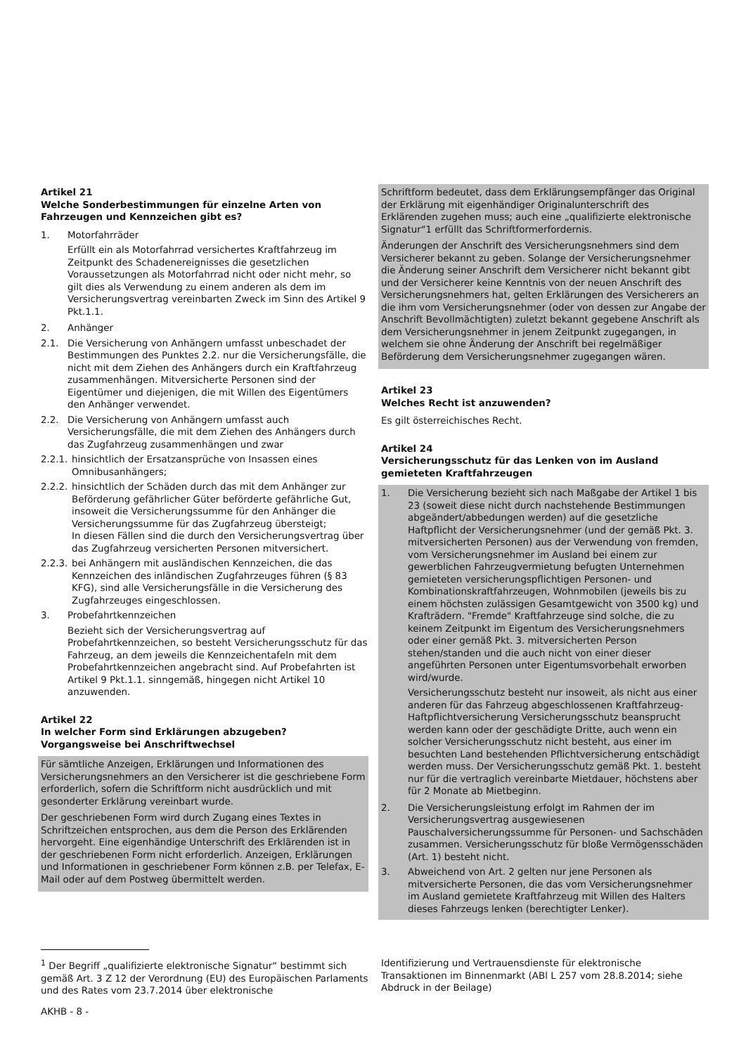Artikel 21
Welche Sonderbestimmungen für einzelne Arten von Fahrzeugen und Kennzeichen gibt es?
1. Motorfahrräder
Erfüllt ein als Motorfahrrad versichertes Kraftfahrzeug im Zeitpunkt des Schadenereignisses die gesetzlichen Voraussetzungen als Motorfahrrad nicht oder nicht mehr, so gilt dies als Verwendung zu einem anderen als dem im Versicherungsvertrag vereinbarten Zweck im Sinn des Artikel 9 Pkt.1.1.
2. Anhänger
2.1. Die Versicherung von Anhängern umfasst unbeschadet der Bestimmungen des Punktes 2.2. nur die Versicherungsfälle, die nicht mit dem Ziehen des Anhängers durch ein Kraftfahrzeug zusammenhängen. Mitversicherte Personen sind der Eigentümer und diejenigen, die mit Willen des Eigentümers den Anhänger verwendet.
2.2. Die Versicherung von Anhängern umfasst auch Versicherungsfälle, die mit dem Ziehen des Anhängers durch das Zugfahrzeug zusammenhängen und zwar
2.2.1. hinsichtlich der Ersatzansprüche von Insassen eines Omnibusanhängers;
2.2.2. hinsichtlich der Schäden durch das mit dem Anhänger zur Beförderung gefährlicher Güter beförderte gefährliche Gut, insoweit die Versicherungssumme für den Anhänger die Versicherungssumme für das Zugfahrzeug übersteigt;
In diesen Fällen sind die durch den Versicherungsvertrag über das Zugfahrzeug versicherten Personen mitversichert.
2.2.3. bei Anhängern mit ausländischen Kennzeichen, die das Kennzeichen des inländischen Zugfahrzeuges führen (§ 83 KFG), sind alle Versicherungsfälle in die Versicherung des Zugfahrzeuges eingeschlossen.
3. Probefahrtkennzeichen
Bezieht sich der Versicherungsvertrag auf Probefahrtkennzeichen, so besteht Versicherungsschutz für das Fahrzeug, an dem jeweils die Kennzeichentafeln mit dem Probefahrtkennzeichen angebracht sind. Auf Probefahrten ist Artikel 9 Pkt.1.1. sinngemäß, hingegen nicht Artikel 10 anzuwenden.
Artikel 22
In welcher Form sind Erklärungen abzugeben? Vorgangsweise bei Anschriftwechsel
Für sämtliche Anzeigen, Erklärungen und Informationen des Versicherungsnehmers an den Versicherer ist die geschriebene Form erforderlich, sofern die Schriftform nicht ausdrücklich und mit gesonderter Erklärung vereinbart wurde.
Der geschriebenen Form wird durch Zugang eines Textes in Schriftzeichen entsprochen, aus dem die Person des Erklärenden hervorgeht. Eine eigenhändige Unterschrift des Erklärenden ist in der geschriebenen Form nicht erforderlich. Anzeigen, Erklärungen und Informationen in geschriebener Form können z.B. per Telefax, E-Mail oder auf dem Postweg übermittelt werden.
Schriftform bedeutet, dass dem Erklärungsempfänger das Original der Erklärung mit eigenhändiger Originalunterschrift des Erklärenden zugehen muss; auch eine „qualifizierte elektronische Signatur“1 erfüllt das Schriftformerfordernis.
Änderungen der Anschrift des Versicherungsnehmers sind dem Versicherer bekannt zu geben. Solange der Versicherungsnehmer die Änderung seiner Anschrift dem Versicherer nicht bekannt gibt und der Versicherer keine Kenntnis von der neuen Anschrift des Versicherungsnehmers hat, gelten Erklärungen des Versicherers an die ihm vom Versicherungsnehmer (oder von dessen zur Angabe der Anschrift Bevollmächtigten) zuletzt bekannt gegebene Anschrift als dem Versicherungsnehmer in jenem Zeitpunkt zugegangen, in welchem sie ohne Änderung der Anschrift bei regelmäßiger Beförderung dem Versicherungsnehmer zugegangen wären.
Artikel 23
Welches Recht ist anzuwenden?
Es gilt österreichisches Recht.
Artikel 24
Versicherungsschutz für das Lenken von im Ausland gemieteten Kraftfahrzeugen
1. Die Versicherung bezieht sich nach Maßgabe der Artikel 1 bis 23 (soweit diese nicht durch nachstehende Bestimmungen abgeändert/abbedungen werden) auf die gesetzliche Haftpflicht der Versicherungsnehmer (und der gemäß Pkt. 3. mitversicherten Personen) aus der Verwendung von fremden, vom Versicherungsnehmer im Ausland bei einem zur gewerblichen Fahrzeugvermietung befugten Unternehmen gemieteten versicherungspflichtigen Personen- und Kombinationskraftfahrzeugen, Wohnmobilen (jeweils bis zu einem höchsten zulässigen Gesamtgewicht von 3500 kg) und Krafträdern. "Fremde" Kraftfahrzeuge sind solche, die zu keinem Zeitpunkt im Eigentum des Versicherungsnehmers oder einer gemäß Pkt. 3. mitversicherten Person stehen/standen und die auch nicht von einer dieser angeführten Personen unter Eigentumsvorbehalt erworben wird/wurde.
Versicherungsschutz besteht nur insoweit, als nicht aus einer anderen für das Fahrzeug abgeschlossenen Kraftfahrzeug-Haftpflichtversicherung Versicherungsschutz beansprucht werden kann oder der geschädigte Dritte, auch wenn ein solcher Versicherungsschutz nicht besteht, aus einer im besuchten Land bestehenden Pflichtversicherung entschädigt werden muss. Der Versicherungsschutz gemäß Pkt. 1. besteht nur für die vertraglich vereinbarte Mietdauer, höchstens aber für 2 Monate ab Mietbeginn.
2. Die Versicherungsleistung erfolgt im Rahmen der im Versicherungsvertrag ausgewiesenen Pauschalversicherungssumme für Personen- und Sachschäden zusammen. Versicherungsschutz für bloße Vermögensschäden (Art. 1) besteht nicht.
3. Abweichend von Art. 2 gelten nur jene Personen als mitversicherte Personen, die das vom Versicherungsnehmer im Ausland gemietete Kraftfahrzeug mit Willen des Halters dieses Fahrzeugs lenken (berechtigter Lenker).
<sup>1</sup> Der Begriff „qualifizierte elektronische Signatur“ bestimmt sich gemäß Art. 3 Z 12 der Verordnung (EU) des Europäischen Parlaments und des Rates vom 23.7.2014 über elektronische
Identifizierung und Vertrauensdienste für elektronische Transaktionen im Binnenmarkt (ABl L 257 vom 28.8.2014; siehe Abdruck in der Beilage)
AKHB - 8 -